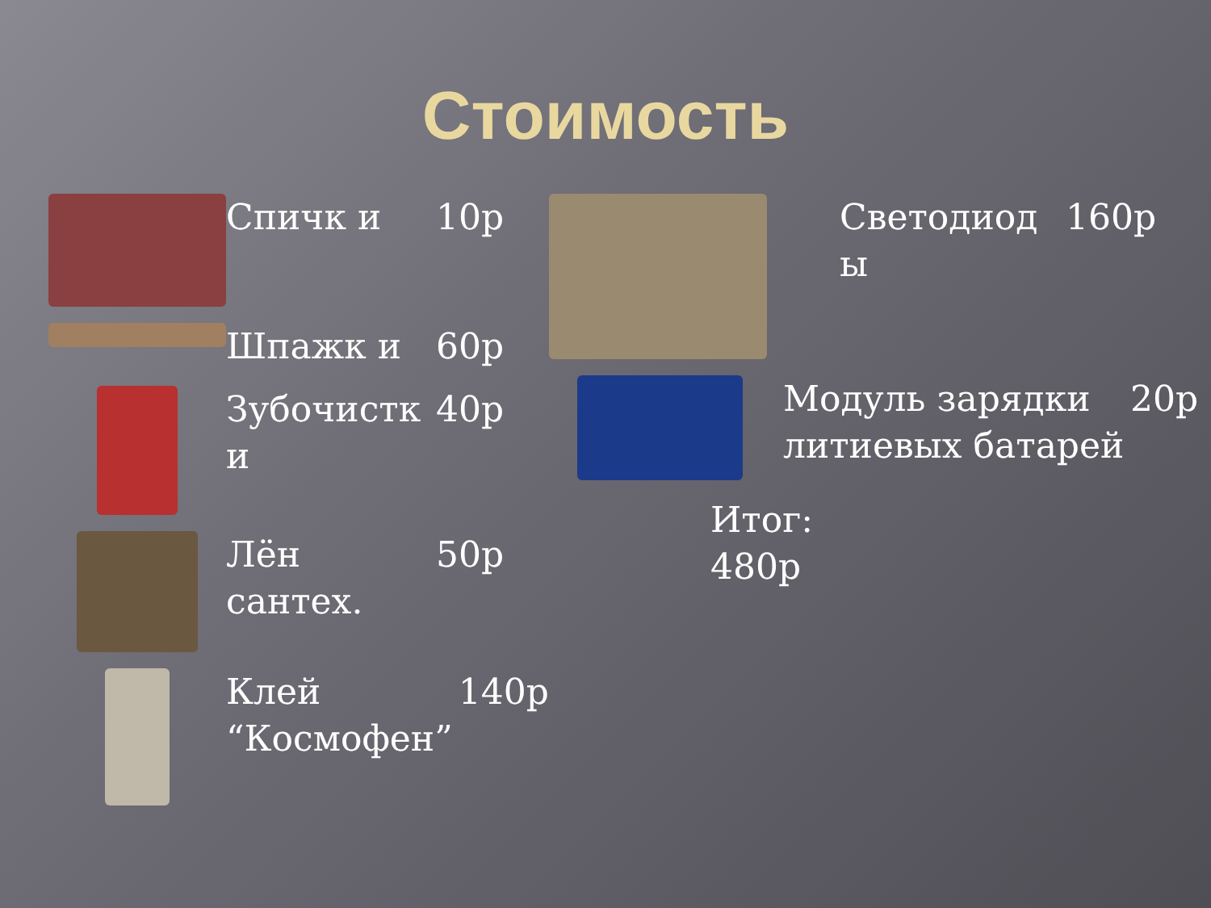Стоимость
Спичк и 10р
Шпажк и 60р
Зубочистк и
40р
Лён сантех.
50р
Клей “Космофен” 140р
Светодиод ы
160р
Модуль зарядки литиевых батарей
20р
Итог:
480р